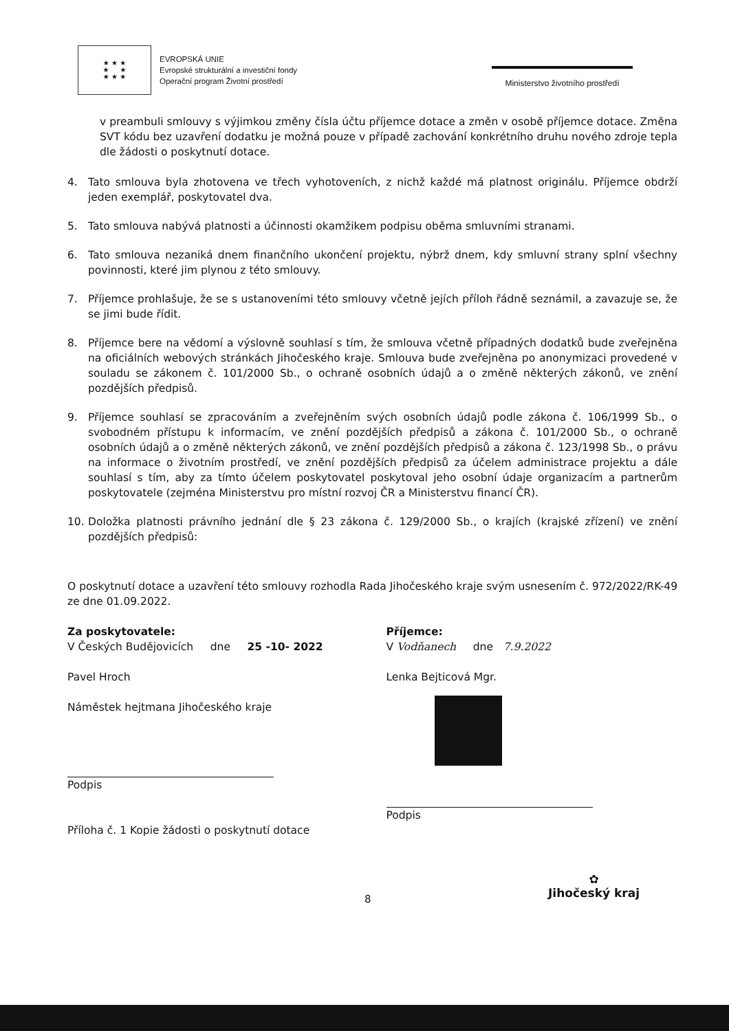★ ★ ★
★ ★
★ ★ ★
EVROPSKÁ UNIE
Evropské strukturální a investiční fondy
Operační program Životní prostředí
Ministerstvo životního prostředí
v preambuli smlouvy s výjimkou změny čísla účtu příjemce dotace a změn v osobě příjemce dotace. Změna SVT kódu bez uzavření dodatku je možná pouze v případě zachování konkrétního druhu nového zdroje tepla dle žádosti o poskytnutí dotace.
4. Tato smlouva byla zhotovena ve třech vyhotoveních, z nichž každé má platnost originálu. Příjemce obdrží jeden exemplář, poskytovatel dva.
5. Tato smlouva nabývá platnosti a účinnosti okamžikem podpisu oběma smluvními stranami.
6. Tato smlouva nezaniká dnem finančního ukončení projektu, nýbrž dnem, kdy smluvní strany splní všechny povinnosti, které jim plynou z této smlouvy.
7. Příjemce prohlašuje, že se s ustanoveními této smlouvy včetně jejích příloh řádně seznámil, a zavazuje se, že se jimi bude řídit.
8. Příjemce bere na vědomí a výslovně souhlasí s tím, že smlouva včetně případných dodatků bude zveřejněna na oficiálních webových stránkách Jihočeského kraje. Smlouva bude zveřejněna po anonymizaci provedené v souladu se zákonem č. 101/2000 Sb., o ochraně osobních údajů a o změně některých zákonů, ve znění pozdějších předpisů.
9. Příjemce souhlasí se zpracováním a zveřejněním svých osobních údajů podle zákona č. 106/1999 Sb., o svobodném přístupu k informacím, ve znění pozdějších předpisů a zákona č. 101/2000 Sb., o ochraně osobních údajů a o změně některých zákonů, ve znění pozdějších předpisů a zákona č. 123/1998 Sb., o právu na informace o životním prostředí, ve znění pozdějších předpisů za účelem administrace projektu a dále souhlasí s tím, aby za tímto účelem poskytovatel poskytoval jeho osobní údaje organizacím a partnerům poskytovatele (zejména Ministerstvu pro místní rozvoj ČR a Ministerstvu financí ČR).
10. Doložka platnosti právního jednání dle § 23 zákona č. 129/2000 Sb., o krajích (krajské zřízení) ve znění pozdějších předpisů:
O poskytnutí dotace a uzavření této smlouvy rozhodla Rada Jihočeského kraje svým usnesením č. 972/2022/RK-49 ze dne 01.09.2022.
Za poskytovatele:
V Českých Budějovicích dne 25 -10- 2022
Pavel Hroch
Náměstek hejtmana Jihočeského kraje
Podpis
Příloha č. 1 Kopie žádosti o poskytnutí dotace
Příjemce:
V Vodňanech dne 7.9.2022
Lenka Bejticová Mgr.
Podpis
8
✿
Jihočeský kraj